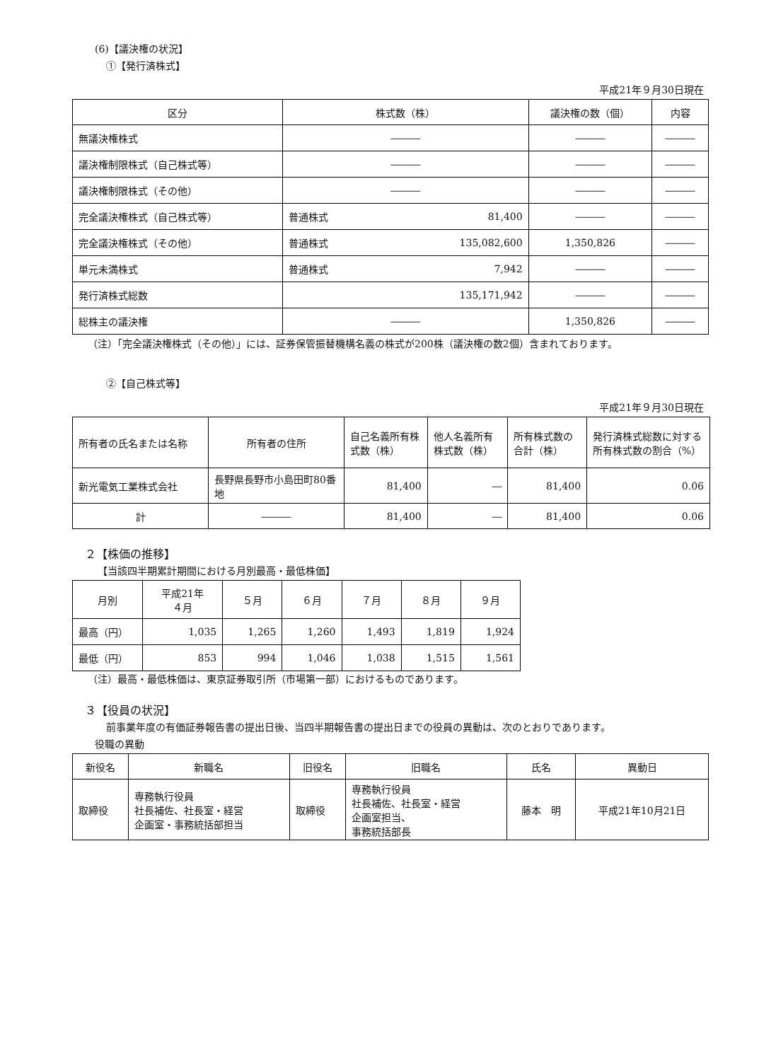(6)【議決権の状況】
①【発行済株式】
平成21年９月30日現在
| 区分 | 株式数（株） | | 議決権の数（個） | 内容 |
| --- | --- | --- | --- | --- |
| 無議決権株式 | ――― | | ――― | ――― |
| 議決権制限株式（自己株式等） | ――― | | ――― | ――― |
| 議決権制限株式（その他） | ――― | | ――― | ――― |
| 完全議決権株式（自己株式等） | 普通株式 | 81,400 | ――― | ――― |
| 完全議決権株式（その他） | 普通株式 | 135,082,600 | 1,350,826 | ――― |
| 単元未満株式 | 普通株式 | 7,942 | ――― | ――― |
| 発行済株式総数 | 135,171,942 | | ――― | ――― |
| 総株主の議決権 | ――― | | 1,350,826 | ――― |
（注）「完全議決権株式（その他）」には、証券保管振替機構名義の株式が200株（議決権の数2個）含まれております。
②【自己株式等】
平成21年９月30日現在
| 所有者の氏名または名称 | 所有者の住所 | 自己名義所有株式数（株） | 他人名義所有株式数（株） | 所有株式数の合計（株） | 発行済株式総数に対する所有株式数の割合（%） |
| 新光電気工業株式会社 | 長野県長野市小島田町80番地 | 81,400 | ― | 81,400 | 0.06 |
| 計 | ――― | 81,400 | ― | 81,400 | 0.06 |
２【株価の推移】
【当該四半期累計期間における月別最高・最低株価】
| 月別 | 平成21年 ４月 | ５月 | ６月 | ７月 | ８月 | ９月 |
| 最高（円） | 1,035 | 1,265 | 1,260 | 1,493 | 1,819 | 1,924 |
| 最低（円） | 853 | 994 | 1,046 | 1,038 | 1,515 | 1,561 |
（注）最高・最低株価は、東京証券取引所（市場第一部）におけるものであります。
３【役員の状況】
前事業年度の有価証券報告書の提出日後、当四半期報告書の提出日までの役員の異動は、次のとおりであります。
役職の異動
| 新役名 | 新職名 | 旧役名 | 旧職名 | 氏名 | 異動日 |
| 取締役 | 専務執行役員 社長補佐、社長室・経営 企画室・事務統括部担当 | 取締役 | 専務執行役員 社長補佐、社長室・経営 企画室担当、 事務統括部長 | 藤本 明 | 平成21年10月21日 |